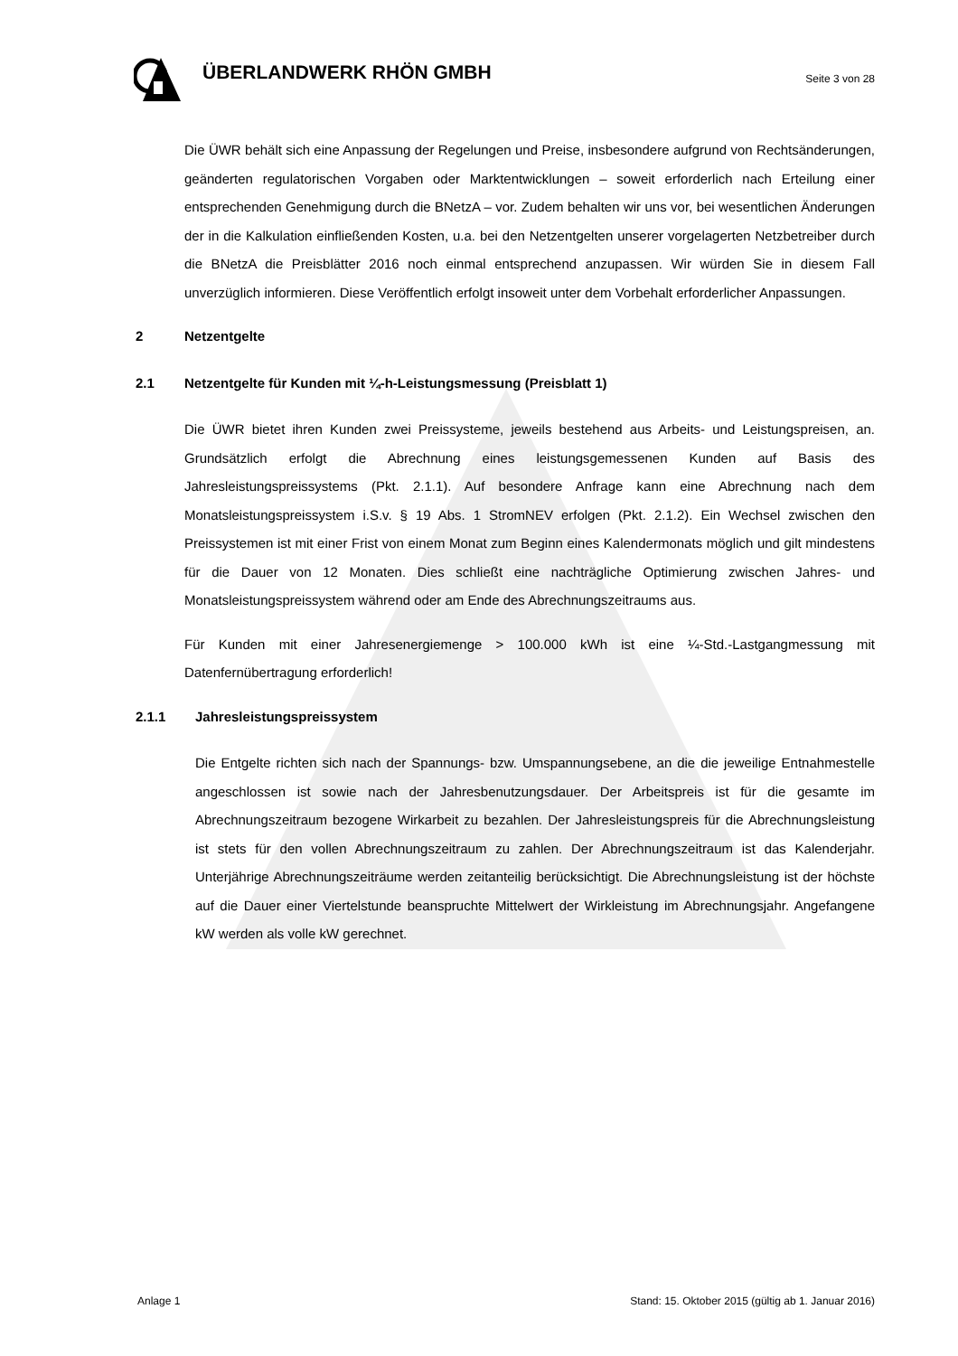ÜBERLANDWERK RHÖN GMBH
Seite 3 von 28
Die ÜWR behält sich eine Anpassung der Regelungen und Preise, insbesondere aufgrund von Rechtsänderungen, geänderten regulatorischen Vorgaben oder Marktentwicklungen – soweit erforderlich nach Erteilung einer entsprechenden Genehmigung durch die BNetzA – vor. Zudem behalten wir uns vor, bei wesentlichen Änderungen der in die Kalkulation einfließenden Kosten, u.a. bei den Netzentgelten unserer vorgelagerten Netzbetreiber durch die BNetzA die Preisblätter 2016 noch einmal entsprechend anzupassen. Wir würden Sie in diesem Fall unverzüglich informieren. Diese Veröffentlich erfolgt insoweit unter dem Vorbehalt erforderlicher Anpassungen.
2 Netzentgelte
2.1 Netzentgelte für Kunden mit ¼-h-Leistungsmessung (Preisblatt 1)
Die ÜWR bietet ihren Kunden zwei Preissysteme, jeweils bestehend aus Arbeits- und Leistungspreisen, an. Grundsätzlich erfolgt die Abrechnung eines leistungsgemessenen Kunden auf Basis des Jahresleistungspreissystems (Pkt. 2.1.1). Auf besondere Anfrage kann eine Abrechnung nach dem Monatsleistungspreissystem i.S.v. § 19 Abs. 1 StromNEV erfolgen (Pkt. 2.1.2). Ein Wechsel zwischen den Preissystemen ist mit einer Frist von einem Monat zum Beginn eines Kalendermonats möglich und gilt mindestens für die Dauer von 12 Monaten. Dies schließt eine nachträgliche Optimierung zwischen Jahres- und Monatsleistungspreissystem während oder am Ende des Abrechnungszeitraums aus.
Für Kunden mit einer Jahresenergiemenge > 100.000 kWh ist eine ¼-Std.-Lastgangmessung mit Datenfernübertragung erforderlich!
2.1.1 Jahresleistungspreissystem
Die Entgelte richten sich nach der Spannungs- bzw. Umspannungsebene, an die die jeweilige Entnahmestelle angeschlossen ist sowie nach der Jahresbenutzungsdauer. Der Arbeitspreis ist für die gesamte im Abrechnungszeitraum bezogene Wirkarbeit zu bezahlen. Der Jahresleistungspreis für die Abrechnungsleistung ist stets für den vollen Abrechnungszeitraum zu zahlen. Der Abrechnungszeitraum ist das Kalenderjahr. Unterjährige Abrechnungszeiträume werden zeitanteilig berücksichtigt. Die Abrechnungsleistung ist der höchste auf die Dauer einer Viertelstunde beanspruchte Mittelwert der Wirkleistung im Abrechnungsjahr. Angefangene kW werden als volle kW gerechnet.
Anlage 1 Stand: 15. Oktober 2015 (gültig ab 1. Januar 2016)